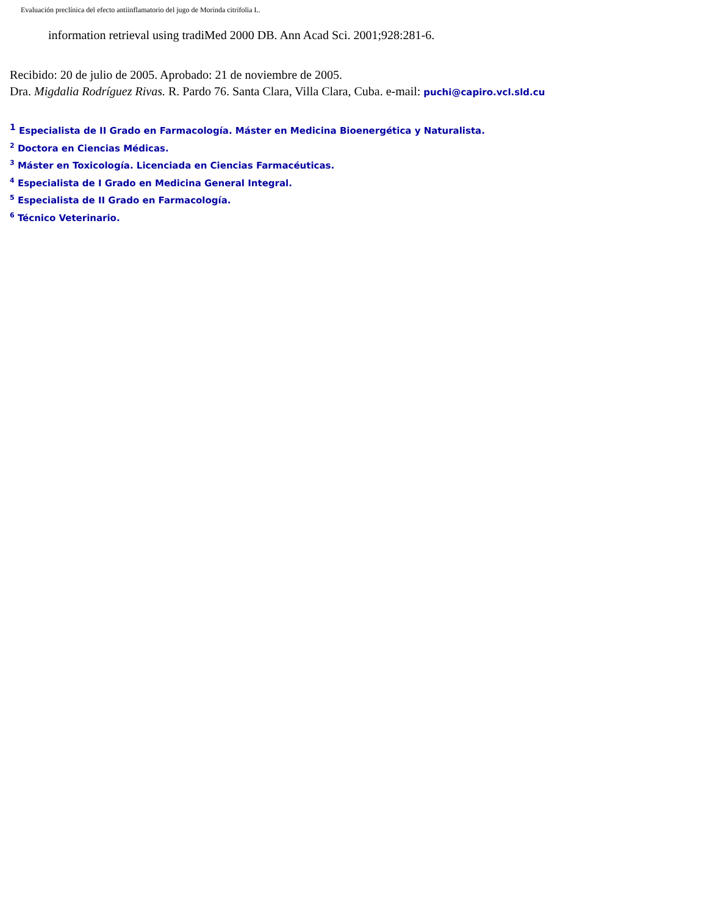Evaluación preclínica del efecto antiinflamatorio del jugo de Morinda citrifolia L.
information retrieval using tradiMed 2000 DB. Ann Acad Sci. 2001;928:281-6.
Recibido: 20 de julio de 2005. Aprobado: 21 de noviembre de 2005.
Dra. Migdalia Rodríguez Rivas. R. Pardo 76. Santa Clara, Villa Clara, Cuba. e-mail: puchi@capiro.vcl.sld.cu
<sup>1</sup> Especialista de II Grado en Farmacología. Máster en Medicina Bioenergética y Naturalista.
<sup>2</sup> Doctora en Ciencias Médicas.
<sup>3</sup> Máster en Toxicología. Licenciada en Ciencias Farmacéuticas.
<sup>4</sup> Especialista de I Grado en Medicina General Integral.
<sup>5</sup> Especialista de II Grado en Farmacología.
<sup>6</sup> Técnico Veterinario.